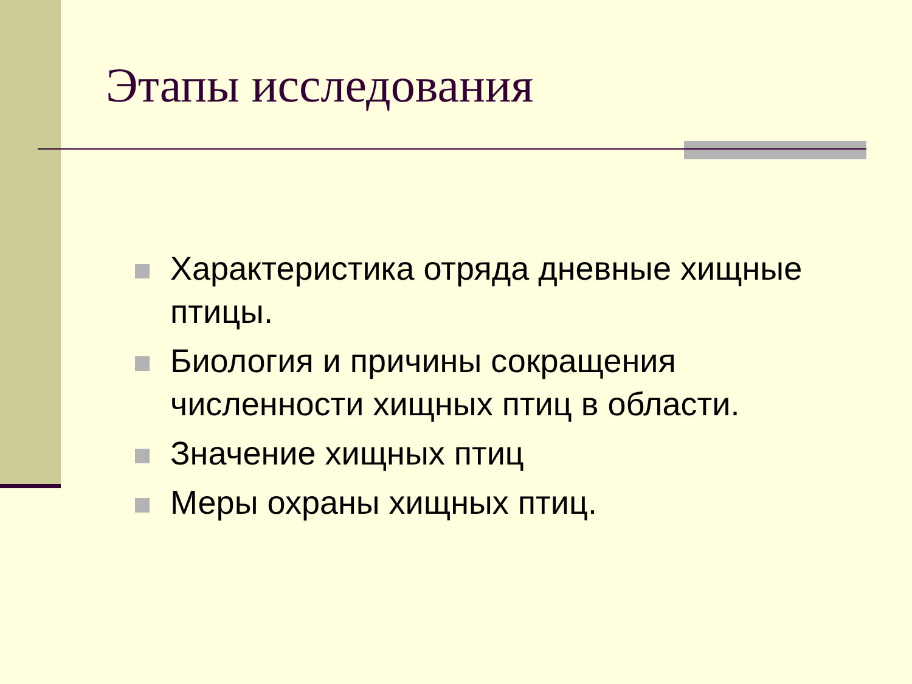Этапы исследования
Характеристика отряда дневные хищные птицы.
Биология и причины сокращения численности хищных птиц в области.
Значение хищных птиц
Меры охраны хищных птиц.